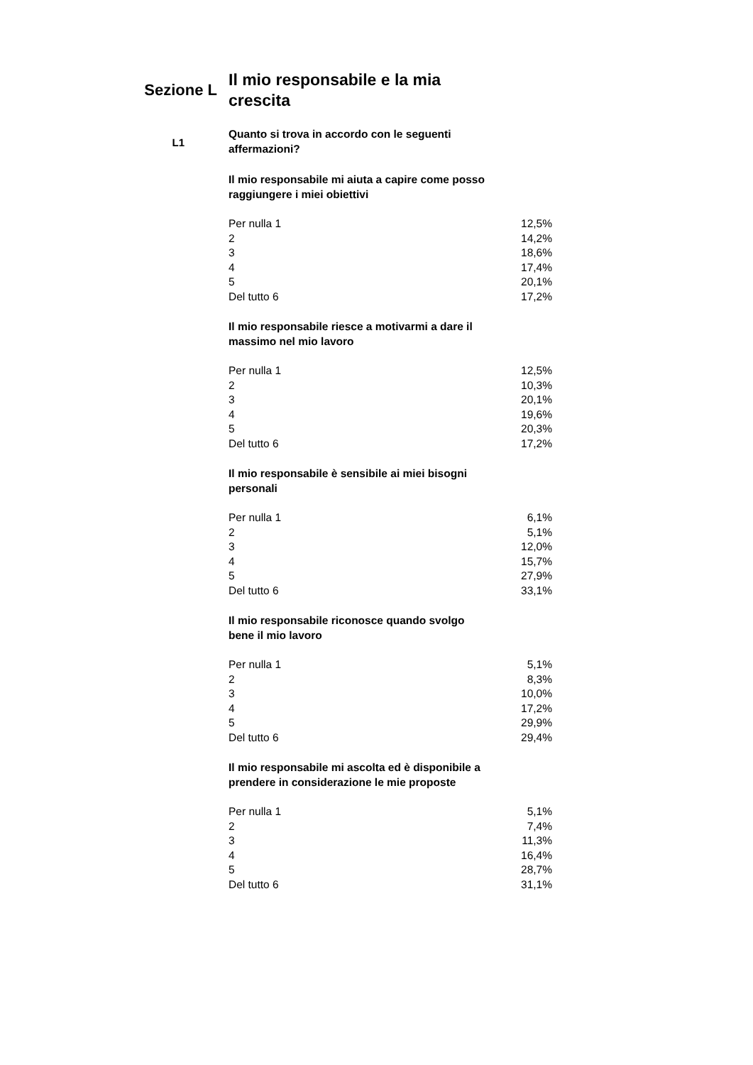Sezione L
Il mio responsabile e la mia crescita
L1
Quanto si trova in accordo con le seguenti affermazioni?
Il mio responsabile mi aiuta a capire come posso raggiungere i miei obiettivi
| Per nulla 1 | 12,5% |
| 2 | 14,2% |
| 3 | 18,6% |
| 4 | 17,4% |
| 5 | 20,1% |
| Del tutto 6 | 17,2% |
Il mio responsabile riesce a motivarmi a dare il massimo nel mio lavoro
| Per nulla 1 | 12,5% |
| 2 | 10,3% |
| 3 | 20,1% |
| 4 | 19,6% |
| 5 | 20,3% |
| Del tutto 6 | 17,2% |
Il mio responsabile è sensibile ai miei bisogni personali
| Per nulla 1 | 6,1% |
| 2 | 5,1% |
| 3 | 12,0% |
| 4 | 15,7% |
| 5 | 27,9% |
| Del tutto 6 | 33,1% |
Il mio responsabile riconosce quando svolgo bene il mio lavoro
| Per nulla 1 | 5,1% |
| 2 | 8,3% |
| 3 | 10,0% |
| 4 | 17,2% |
| 5 | 29,9% |
| Del tutto 6 | 29,4% |
Il mio responsabile mi ascolta ed è disponibile a prendere in considerazione le mie proposte
| Per nulla 1 | 5,1% |
| 2 | 7,4% |
| 3 | 11,3% |
| 4 | 16,4% |
| 5 | 28,7% |
| Del tutto 6 | 31,1% |